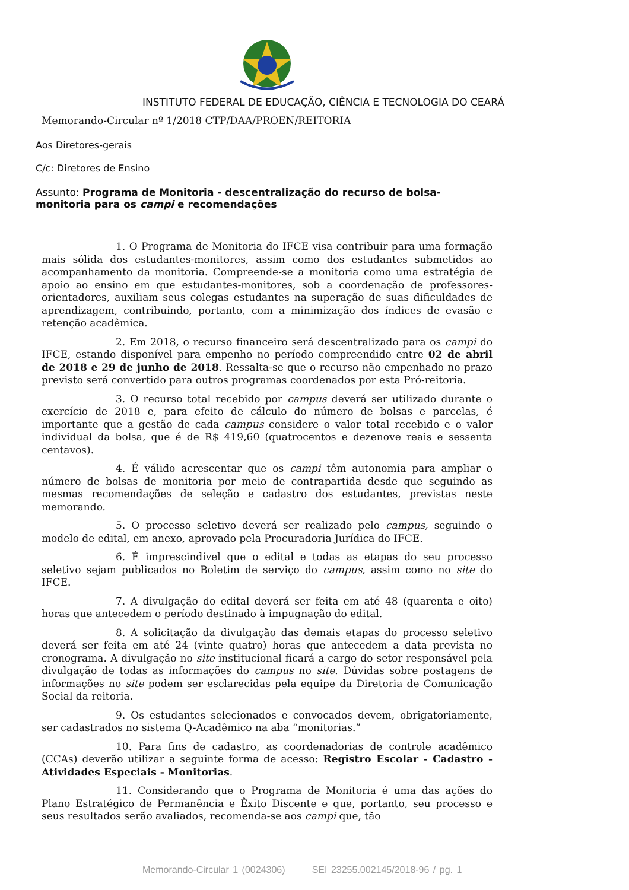INSTITUTO FEDERAL DE EDUCAÇÃO, CIÊNCIA E TECNOLOGIA DO CEARÁ
Memorando-Circular nº 1/2018 CTP/DAA/PROEN/REITORIA
Aos Diretores-gerais
C/c: Diretores de Ensino
Assunto: Programa de Monitoria - descentralização do recurso de bolsa-monitoria para os campi e recomendações
1. O Programa de Monitoria do IFCE visa contribuir para uma formação mais sólida dos estudantes-monitores, assim como dos estudantes submetidos ao acompanhamento da monitoria. Compreende-se a monitoria como uma estratégia de apoio ao ensino em que estudantes-monitores, sob a coordenação de professores-orientadores, auxiliam seus colegas estudantes na superação de suas dificuldades de aprendizagem, contribuindo, portanto, com a minimização dos índices de evasão e retenção acadêmica.
2. Em 2018, o recurso financeiro será descentralizado para os campi do IFCE, estando disponível para empenho no período compreendido entre 02 de abril de 2018 e 29 de junho de 2018. Ressalta-se que o recurso não empenhado no prazo previsto será convertido para outros programas coordenados por esta Pró-reitoria.
3. O recurso total recebido por campus deverá ser utilizado durante o exercício de 2018 e, para efeito de cálculo do número de bolsas e parcelas, é importante que a gestão de cada campus considere o valor total recebido e o valor individual da bolsa, que é de R$ 419,60 (quatrocentos e dezenove reais e sessenta centavos).
4. É válido acrescentar que os campi têm autonomia para ampliar o número de bolsas de monitoria por meio de contrapartida desde que seguindo as mesmas recomendações de seleção e cadastro dos estudantes, previstas neste memorando.
5. O processo seletivo deverá ser realizado pelo campus, seguindo o modelo de edital, em anexo, aprovado pela Procuradoria Jurídica do IFCE.
6. É imprescindível que o edital e todas as etapas do seu processo seletivo sejam publicados no Boletim de serviço do campus, assim como no site do IFCE.
7. A divulgação do edital deverá ser feita em até 48 (quarenta e oito) horas que antecedem o período destinado à impugnação do edital.
8. A solicitação da divulgação das demais etapas do processo seletivo deverá ser feita em até 24 (vinte quatro) horas que antecedem a data prevista no cronograma. A divulgação no site institucional ficará a cargo do setor responsável pela divulgação de todas as informações do campus no site. Dúvidas sobre postagens de informações no site podem ser esclarecidas pela equipe da Diretoria de Comunicação Social da reitoria.
9. Os estudantes selecionados e convocados devem, obrigatoriamente, ser cadastrados no sistema Q-Acadêmico na aba “monitorias.”
10. Para fins de cadastro, as coordenadorias de controle acadêmico (CCAs) deverão utilizar a seguinte forma de acesso: Registro Escolar - Cadastro - Atividades Especiais - Monitorias.
11. Considerando que o Programa de Monitoria é uma das ações do Plano Estratégico de Permanência e Êxito Discente e que, portanto, seu processo e seus resultados serão avaliados, recomenda-se aos campi que, tão
Memorando-Circular 1 (0024306) SEI 23255.002145/2018-96 / pg. 1